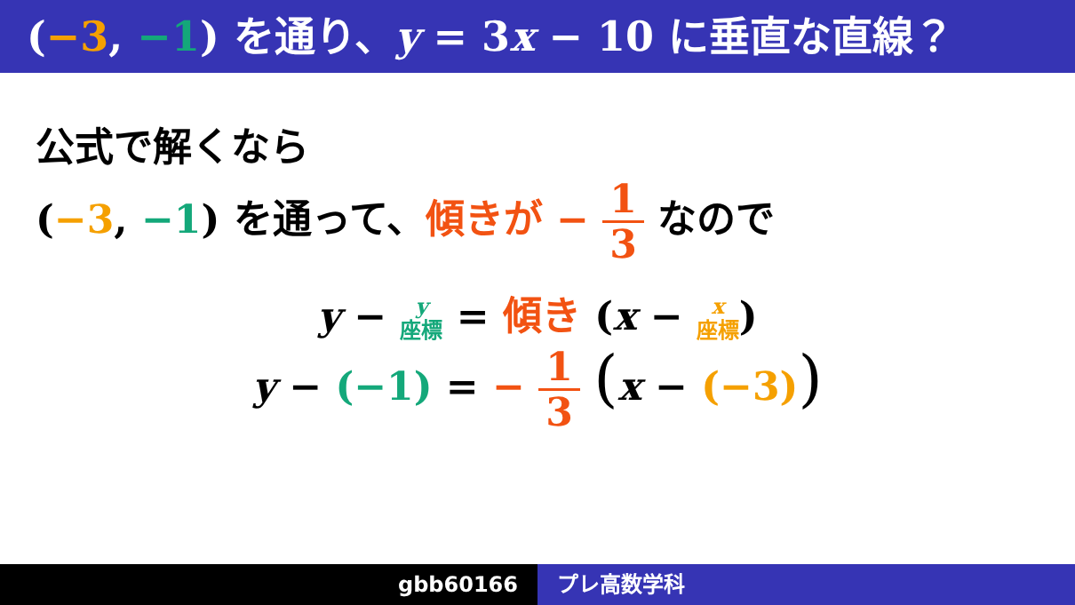(−3, −1) を通り、y = 3x − 10 に垂直な直線？
公式で解くなら
(−3, −1) を通って、傾きが − 1 3 なので
y − y
座標 = 傾き (x − x
座標)
y − (−1) = − 1 3 (x − (−3))
gbb60166 プレ高数学科